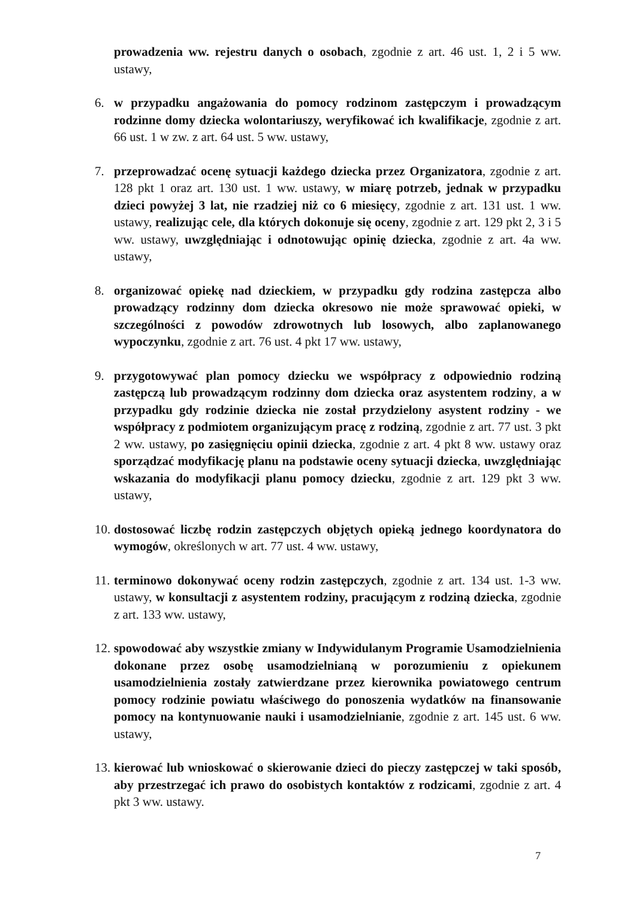prowadzenia ww. rejestru danych o osobach, zgodnie z art. 46 ust. 1, 2 i 5 ww. ustawy,
6. w przypadku angażowania do pomocy rodzinom zastępczym i prowadzącym rodzinne domy dziecka wolontariuszy, weryfikować ich kwalifikacje, zgodnie z art. 66 ust. 1 w zw. z art. 64 ust. 5 ww. ustawy,
7. przeprowadzać ocenę sytuacji każdego dziecka przez Organizatora, zgodnie z art. 128 pkt 1 oraz art. 130 ust. 1 ww. ustawy, w miarę potrzeb, jednak w przypadku dzieci powyżej 3 lat, nie rzadziej niż co 6 miesięcy, zgodnie z art. 131 ust. 1 ww. ustawy, realizując cele, dla których dokonuje się oceny, zgodnie z art. 129 pkt 2, 3 i 5 ww. ustawy, uwzględniając i odnotowując opinię dziecka, zgodnie z art. 4a ww. ustawy,
8. organizować opiekę nad dzieckiem, w przypadku gdy rodzina zastępcza albo prowadzący rodzinny dom dziecka okresowo nie może sprawować opieki, w szczególności z powodów zdrowotnych lub losowych, albo zaplanowanego wypoczynku, zgodnie z art. 76 ust. 4 pkt 17 ww. ustawy,
9. przygotowywać plan pomocy dziecku we współpracy z odpowiednio rodziną zastępczą lub prowadzącym rodzinny dom dziecka oraz asystentem rodziny, a w przypadku gdy rodzinie dziecka nie został przydzielony asystent rodziny - we współpracy z podmiotem organizującym pracę z rodziną, zgodnie z art. 77 ust. 3 pkt 2 ww. ustawy, po zasięgnięciu opinii dziecka, zgodnie z art. 4 pkt 8 ww. ustawy oraz sporządzać modyfikację planu na podstawie oceny sytuacji dziecka, uwzględniając wskazania do modyfikacji planu pomocy dziecku, zgodnie z art. 129 pkt 3 ww. ustawy,
10.
dostosować liczbę rodzin zastępczych objętych opieką jednego koordynatora do wymogów, określonych w art. 77 ust. 4 ww. ustawy,
11.
terminowo dokonywać oceny rodzin zastępczych, zgodnie z art. 134 ust. 1-3 ww. ustawy, w konsultacji z asystentem rodziny, pracującym z rodziną dziecka, zgodnie z art. 133 ww. ustawy,
12.
spowodować aby wszystkie zmiany w Indywidulanym Programie Usamodzielnienia dokonane przez osobę usamodzielnianą w porozumieniu z opiekunem usamodzielnienia zostały zatwierdzane przez kierownika powiatowego centrum pomocy rodzinie powiatu właściwego do ponoszenia wydatków na finansowanie pomocy na kontynuowanie nauki i usamodzielnianie, zgodnie z art. 145 ust. 6 ww. ustawy,
13.
kierować lub wnioskować o skierowanie dzieci do pieczy zastępczej w taki sposób, aby przestrzegać ich prawo do osobistych kontaktów z rodzicami, zgodnie z art. 4 pkt 3 ww. ustawy.
7